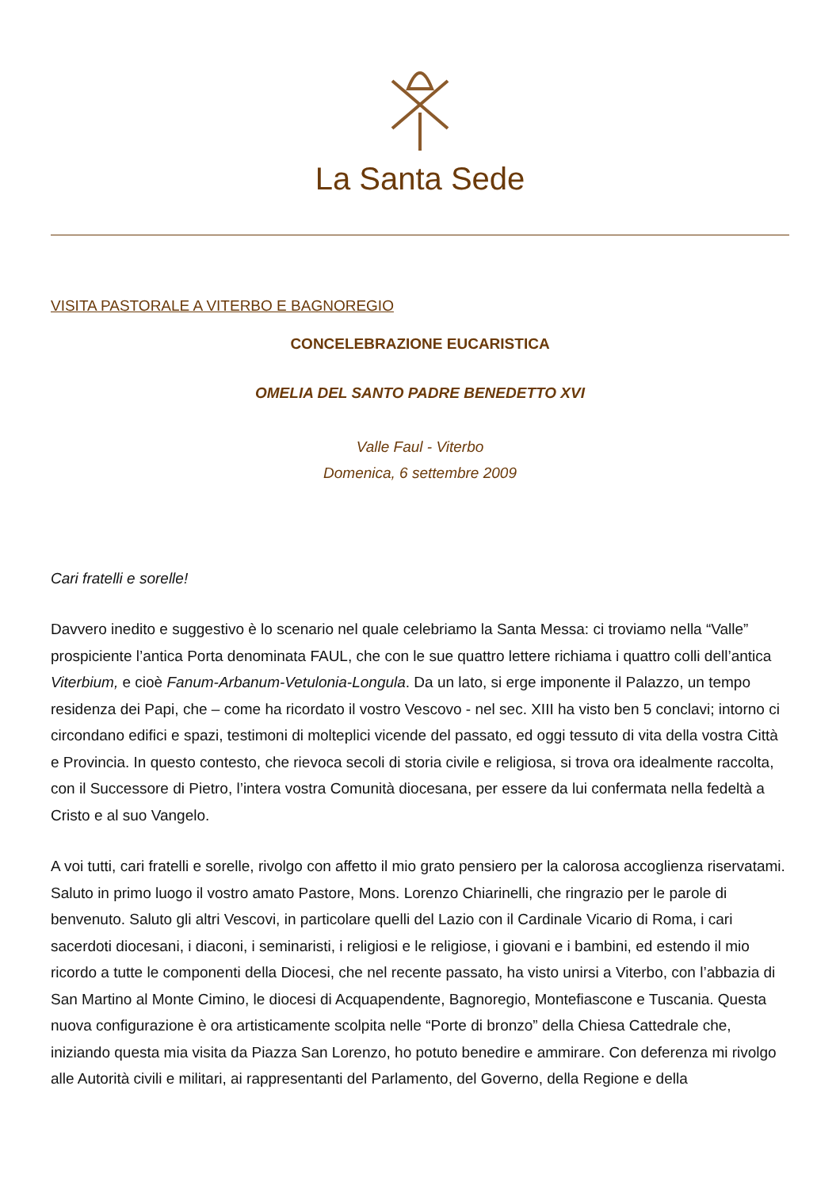La Santa Sede
VISITA PASTORALE A VITERBO E BAGNOREGIO
CONCELEBRAZIONE EUCARISTICA
OMELIA DEL SANTO PADRE BENEDETTO XVI
Valle Faul - Viterbo
Domenica, 6 settembre 2009
Cari fratelli e sorelle!
Davvero inedito e suggestivo è lo scenario nel quale celebriamo la Santa Messa: ci troviamo nella “Valle” prospiciente l’antica Porta denominata FAUL, che con le sue quattro lettere richiama i quattro colli dell’antica Viterbium, e cioè Fanum-Arbanum-Vetulonia-Longula. Da un lato, si erge imponente il Palazzo, un tempo residenza dei Papi, che – come ha ricordato il vostro Vescovo - nel sec. XIII ha visto ben 5 conclavi; intorno ci circondano edifici e spazi, testimoni di molteplici vicende del passato, ed oggi tessuto di vita della vostra Città e Provincia. In questo contesto, che rievoca secoli di storia civile e religiosa, si trova ora idealmente raccolta, con il Successore di Pietro, l’intera vostra Comunità diocesana, per essere da lui confermata nella fedeltà a Cristo e al suo Vangelo.
A voi tutti, cari fratelli e sorelle, rivolgo con affetto il mio grato pensiero per la calorosa accoglienza riservatami. Saluto in primo luogo il vostro amato Pastore, Mons. Lorenzo Chiarinelli, che ringrazio per le parole di benvenuto. Saluto gli altri Vescovi, in particolare quelli del Lazio con il Cardinale Vicario di Roma, i cari sacerdoti diocesani, i diaconi, i seminaristi, i religiosi e le religiose, i giovani e i bambini, ed estendo il mio ricordo a tutte le componenti della Diocesi, che nel recente passato, ha visto unirsi a Viterbo, con l’abbazia di San Martino al Monte Cimino, le diocesi di Acquapendente, Bagnoregio, Montefiascone e Tuscania. Questa nuova configurazione è ora artisticamente scolpita nelle “Porte di bronzo” della Chiesa Cattedrale che, iniziando questa mia visita da Piazza San Lorenzo, ho potuto benedire e ammirare. Con deferenza mi rivolgo alle Autorità civili e militari, ai rappresentanti del Parlamento, del Governo, della Regione e della